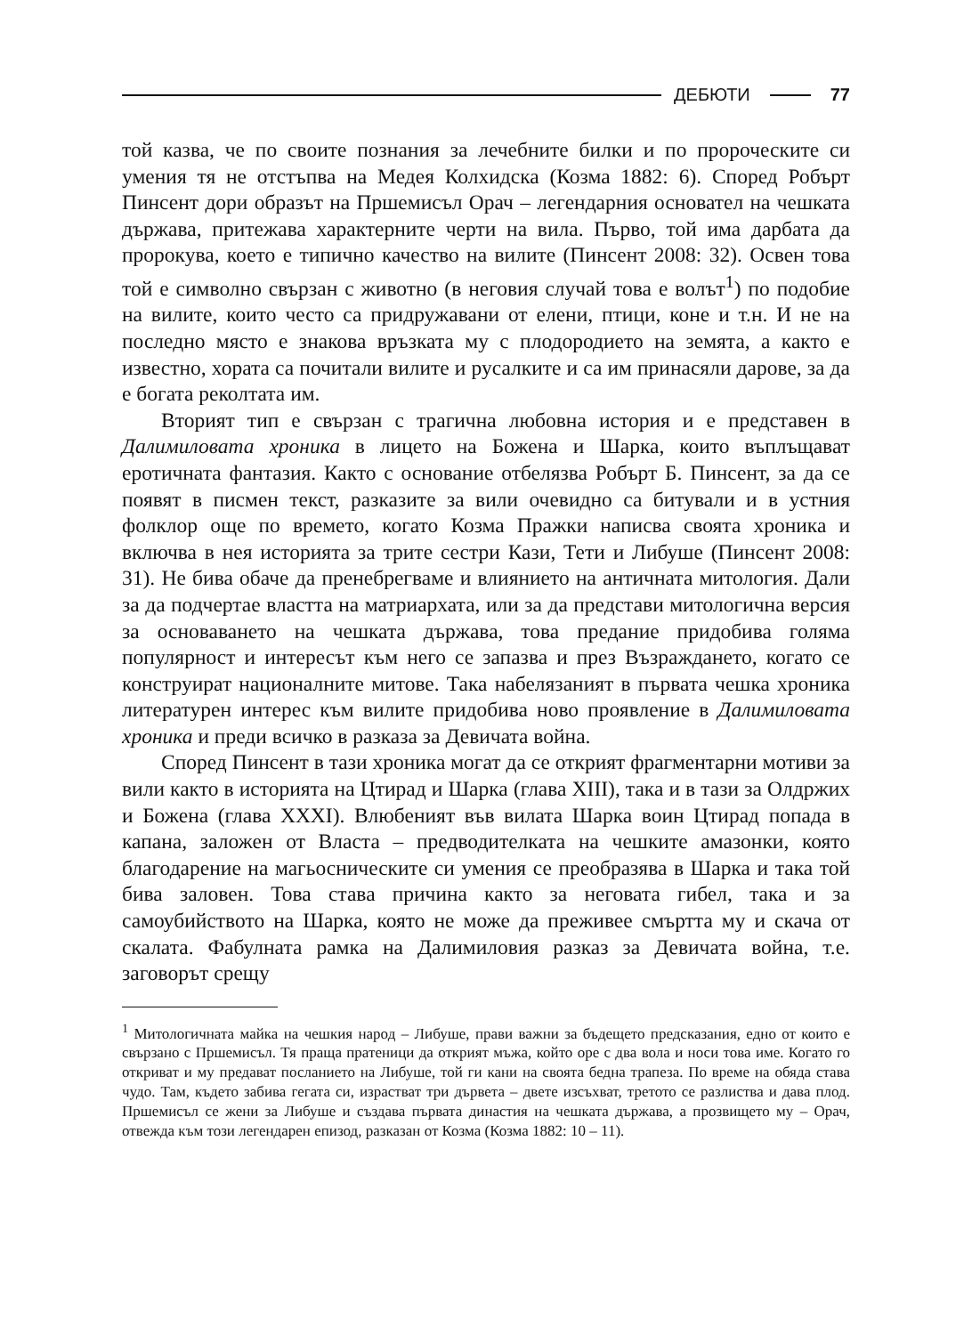ДЕБЮТИ 77
той казва, че по своите познания за лечебните билки и по пророческите си умения тя не отстъпва на Медея Колхидска (Козма 1882: 6). Според Робърт Пинсент дори образът на Пршемисъл Орач – легендарния основател на чешката държава, притежава характерните черти на вила. Първо, той има дарбата да пророкува, което е типично качество на вилите (Пинсент 2008: 32). Освен това той е символно свързан с животно (в неговия случай това е волът<sup>1</sup>) по подобие на вилите, които често са придружавани от елени, птици, коне и т.н. И не на последно място е знакова връзката му с плодородието на земята, а както е известно, хората са почитали вилите и русалките и са им принасяли дарове, за да е богата реколтата им.
Вторият тип е свързан с трагична любовна история и е представен в Далимиловата хроника в лицето на Божена и Шарка, които въплъщават еротичната фантазия. Както с основание отбелязва Робърт Б. Пинсент, за да се появят в писмен текст, разказите за вили очевидно са битували и в устния фолклор още по времето, когато Козма Пражки написва своята хроника и включва в нея историята за трите сестри Кази, Тети и Либуше (Пинсент 2008: 31). Не бива обаче да пренебрегваме и влиянието на античната митология. Дали за да подчертае властта на матриархата, или за да представи митологична версия за основаването на чешката държава, това предание придобива голяма популярност и интересът към него се запазва и през Възраждането, когато се конструират националните митове. Така набелязаният в първата чешка хроника литературен интерес към вилите придобива ново проявление в Далимиловата хроника и преди всичко в разказа за Девичата война.
Според Пинсент в тази хроника могат да се открият фрагментарни мотиви за вили както в историята на Цтирад и Шарка (глава XIII), така и в тази за Олдржих и Божена (глава XXXI). Влюбеният във вилата Шарка воин Цтирад попада в капана, заложен от Власта – предводителката на чешките амазонки, която благодарение на магьосническите си умения се преобразява в Шарка и така той бива заловен. Това става причина както за неговата гибел, така и за самоубийството на Шарка, която не може да преживее смъртта му и скача от скалата. Фабулната рамка на Далимиловия разказ за Девичата война, т.е. заговорът срещу
<sup>1</sup> Митологичната майка на чешкия народ – Либуше, прави важни за бъдещето предсказания, едно от които е свързано с Пршемисъл. Тя праща пратеници да открият мъжа, който оре с два вола и носи това име. Когато го откриват и му предават посланието на Либуше, той ги кани на своята бедна трапеза. По време на обяда става чудо. Там, където забива гегата си, израстват три дървета – двете изсъхват, третото се разлиства и дава плод. Пршемисъл се жени за Либуше и създава първата династия на чешката държава, а прозвището му – Орач, отвежда към този легендарен епизод, разказан от Козма (Козма 1882: 10 – 11).